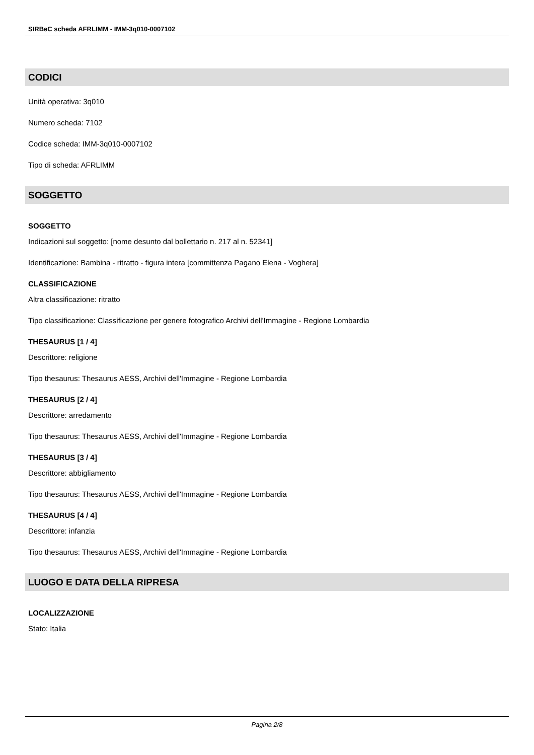SIRBeC scheda AFRLIMM - IMM-3q010-0007102
CODICI
Unità operativa: 3q010
Numero scheda: 7102
Codice scheda: IMM-3q010-0007102
Tipo di scheda: AFRLIMM
SOGGETTO
SOGGETTO
Indicazioni sul soggetto: [nome desunto dal bollettario n. 217 al n. 52341]
Identificazione: Bambina - ritratto - figura intera [committenza Pagano Elena - Voghera]
CLASSIFICAZIONE
Altra classificazione: ritratto
Tipo classificazione: Classificazione per genere fotografico Archivi dell'Immagine - Regione Lombardia
THESAURUS [1 / 4]
Descrittore: religione
Tipo thesaurus: Thesaurus AESS, Archivi dell'Immagine - Regione Lombardia
THESAURUS [2 / 4]
Descrittore: arredamento
Tipo thesaurus: Thesaurus AESS, Archivi dell'Immagine - Regione Lombardia
THESAURUS [3 / 4]
Descrittore: abbigliamento
Tipo thesaurus: Thesaurus AESS, Archivi dell'Immagine - Regione Lombardia
THESAURUS [4 / 4]
Descrittore: infanzia
Tipo thesaurus: Thesaurus AESS, Archivi dell'Immagine - Regione Lombardia
LUOGO E DATA DELLA RIPRESA
LOCALIZZAZIONE
Stato: Italia
Pagina 2/8